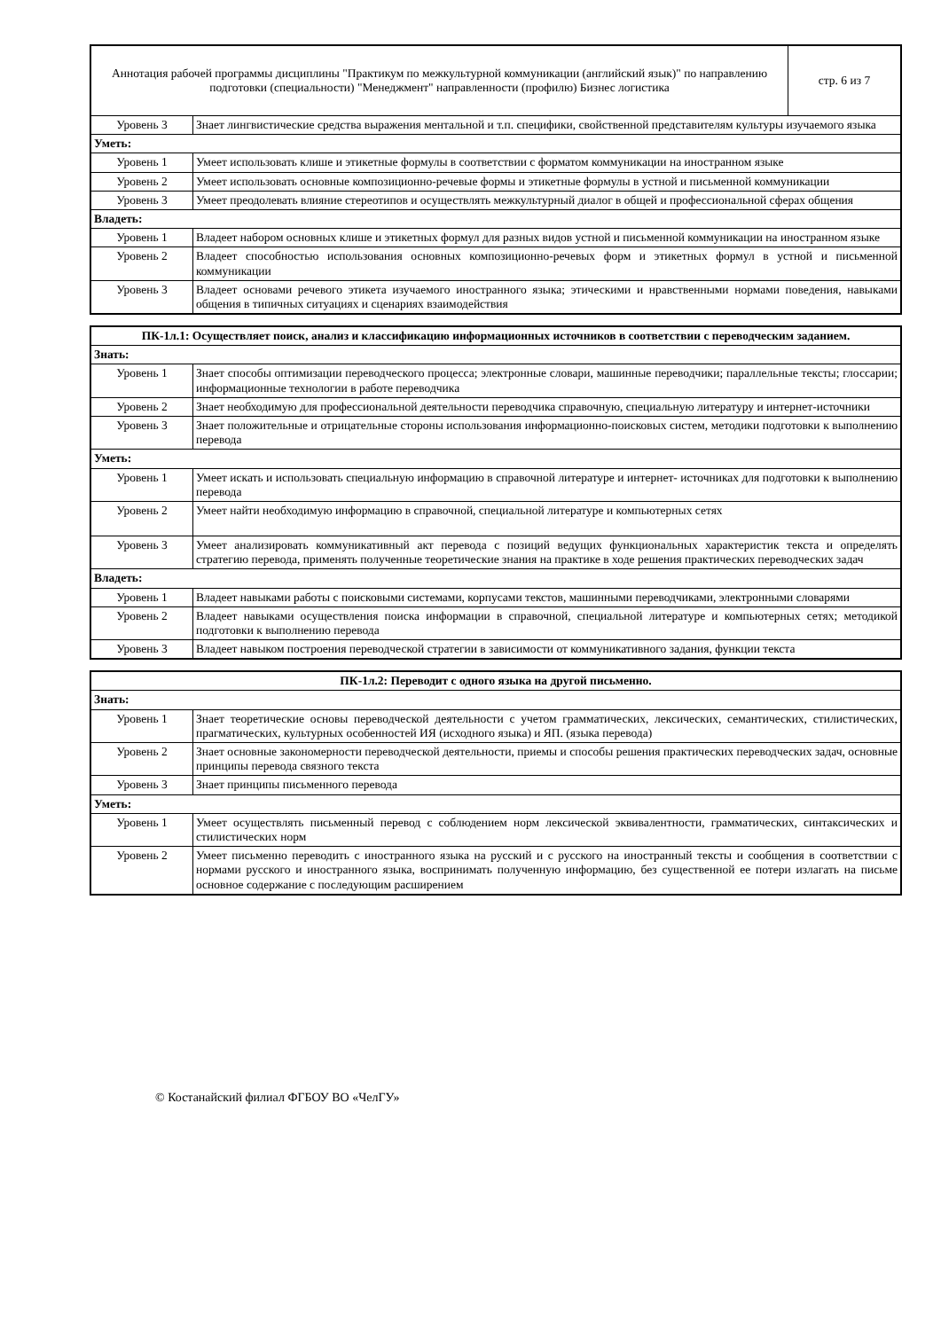| Аннотация рабочей программы дисциплины "Практикум по межкультурной коммуникации (английский язык)" по направлению подготовки (специальности) "Менеджмент" направленности (профилю) Бизнес логистика | | стр. 6 из 7 |
| Уровень 3 | Знает лингвистические средства выражения ментальной и т.п. специфики, свойственной представителям культуры изучаемого языка | |
| Уметь: | | |
| Уровень 1 | Умеет использовать клише и этикетные формулы в соответствии с форматом коммуникации на иностранном языке | |
| Уровень 2 | Умеет использовать основные композиционно-речевые формы и этикетные формулы в устной и письменной коммуникации | |
| Уровень 3 | Умеет преодолевать влияние стереотипов и осуществлять межкультурный диалог в общей и профессиональной сферах общения | |
| Владеть: | | |
| Уровень 1 | Владеет набором основных клише и этикетных формул для разных видов устной и письменной коммуникации на иностранном языке | |
| Уровень 2 | Владеет способностью использования основных композиционно-речевых форм и этикетных формул в устной и письменной коммуникации | |
| Уровень 3 | Владеет основами речевого этикета изучаемого иностранного языка; этическими и нравственными нормами поведения, навыками общения в типичных ситуациях и сценариях взаимодействия | |
| ПК-1л.1: Осуществляет поиск, анализ и классификацию информационных источников в соответствии с переводческим заданием. | |
| --- | --- |
| Знать: | |
| Уровень 1 | Знает способы оптимизации переводческого процесса; электронные словари, машинные переводчики; параллельные тексты; глоссарии; информационные технологии в работе переводчика |
| Уровень 2 | Знает необходимую для профессиональной деятельности переводчика справочную, специальную литературу и интернет-источники |
| Уровень 3 | Знает положительные и отрицательные стороны использования информационно-поисковых систем, методики подготовки к выполнению перевода |
| Уметь: | |
| Уровень 1 | Умеет искать и использовать специальную информацию в справочной литературе и интернет- источниках для подготовки к выполнению перевода |
| Уровень 2 | Умеет найти необходимую информацию в справочной, специальной литературе и компьютерных сетях |
| Уровень 3 | Умеет анализировать коммуникативный акт перевода с позиций ведущих функциональных характеристик текста и определять стратегию перевода, применять полученные теоретические знания на практике в ходе решения практических переводческих задач |
| Владеть: | |
| Уровень 1 | Владеет навыками работы с поисковыми системами, корпусами текстов, машинными переводчиками, электронными словарями |
| Уровень 2 | Владеет навыками осуществления поиска информации в справочной, специальной литературе и компьютерных сетях; методикой подготовки к выполнению перевода |
| Уровень 3 | Владеет навыком построения переводческой стратегии в зависимости от коммуникативного задания, функции текста |
| ПК-1л.2: Переводит с одного языка на другой письменно. | |
| --- | --- |
| Знать: | |
| Уровень 1 | Знает теоретические основы переводческой деятельности с учетом грамматических, лексических, семантических, стилистических, прагматических, культурных особенностей ИЯ (исходного языка) и ЯП. (языка перевода) |
| Уровень 2 | Знает основные закономерности переводческой деятельности, приемы и способы решения практических переводческих задач, основные принципы перевода связного текста |
| Уровень 3 | Знает принципы письменного перевода |
| Уметь: | |
| Уровень 1 | Умеет осуществлять письменный перевод с соблюдением норм лексической эквивалентности, грамматических, синтаксических и стилистических норм |
| Уровень 2 | Умеет письменно переводить с иностранного языка на русский и с русского на иностранный тексты и сообщения в соответствии с нормами русского и иностранного языка, воспринимать полученную информацию, без существенной ее потери излагать на письме основное содержание с последующим расширением |
© Костанайский филиал ФГБОУ ВО «ЧелГУ»